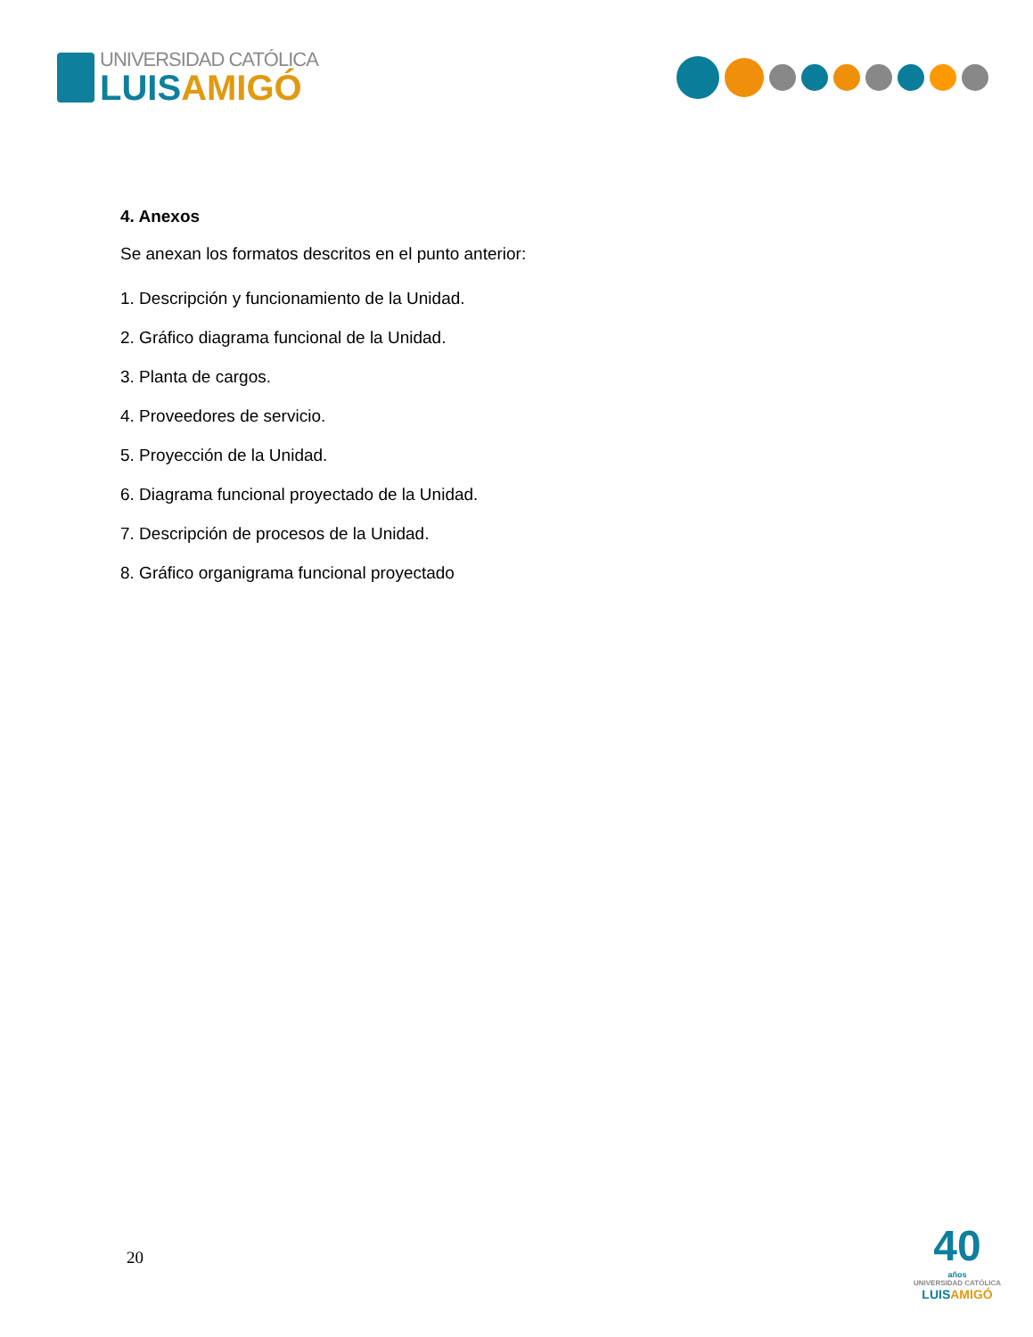UNIVERSIDAD CATÓLICA
LUIS AMIGÓ
4. Anexos
Se anexan los formatos descritos en el punto anterior:
1. Descripción y funcionamiento de la Unidad.
2. Gráfico diagrama funcional de la Unidad.
3. Planta de cargos.
4. Proveedores de servicio.
5. Proyección de la Unidad.
6. Diagrama funcional proyectado de la Unidad.
7. Descripción de procesos de la Unidad.
8. Gráfico organigrama funcional proyectado
20
40
años
UNIVERSIDAD CATÓLICA
LUISAMIGÓ